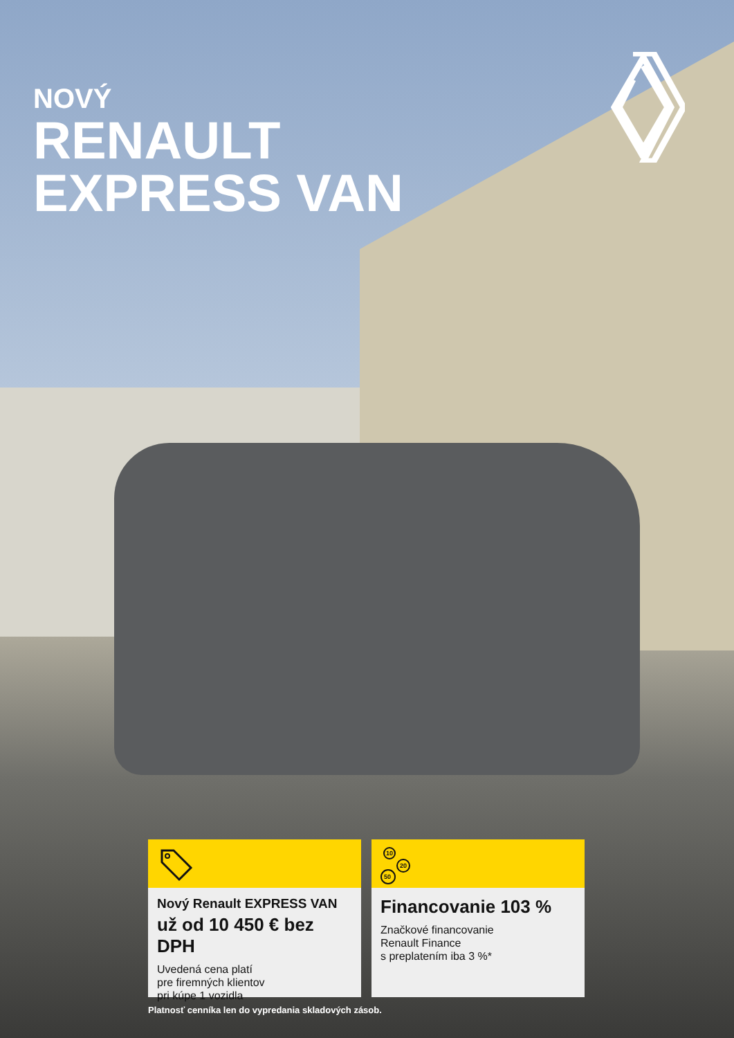NOVÝ
RENAULT
EXPRESS VAN
Nový Renault EXPRESS VAN
už od 10 450 € bez DPH
Uvedená cena platí
pre firemných klientov
pri kúpe 1 vozidla
10
20
50
Financovanie 103 %
Značkové financovanie
Renault Finance
s preplatením iba 3 %*
Platnosť cenníka len do vypredania skladových zásob.